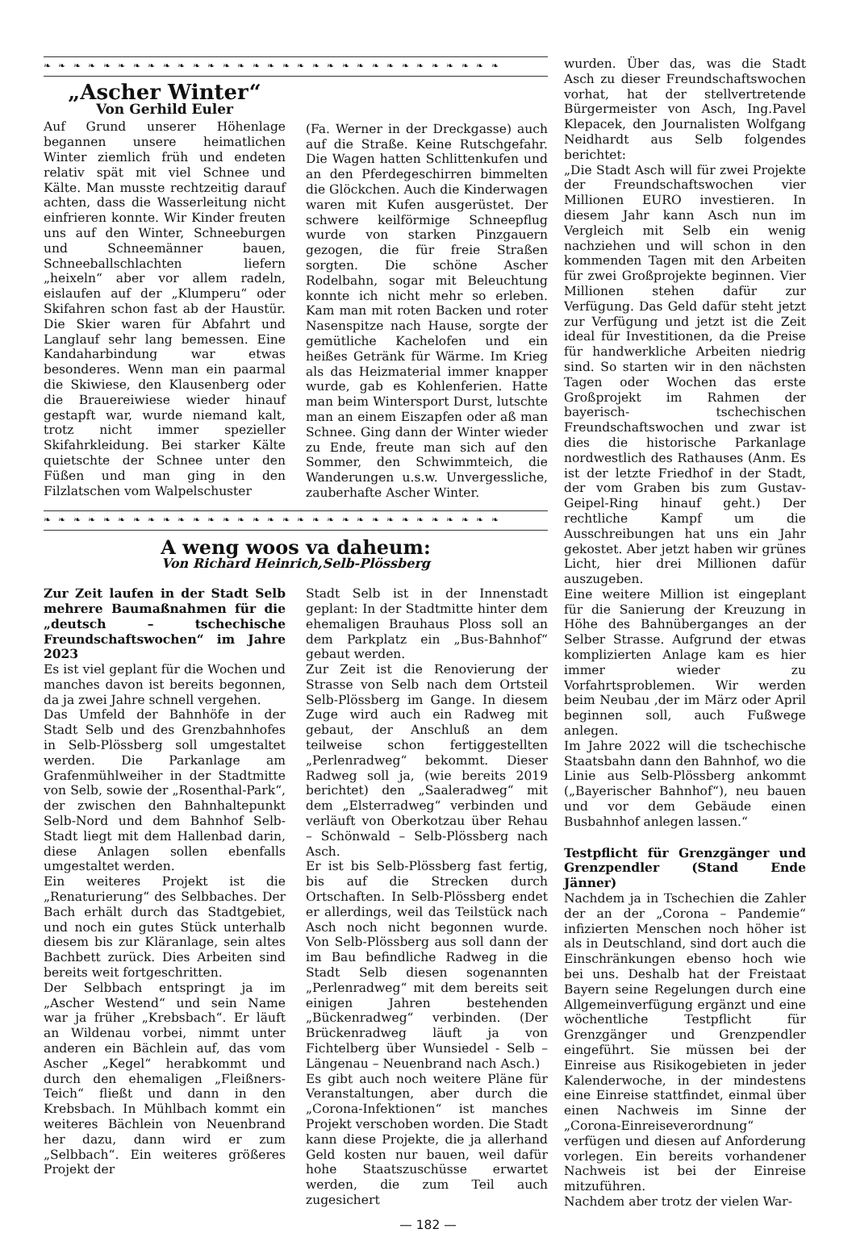❧ ❧ ❧ ❧ ❧ ❧ ❧ ❧ ❧ ❧ ❧ ❧ ❧ ❧ ❧ ❧ ❧ ❧ ❧ ❧ ❧ ❧ ❧ ❧ ❧ ❧ ❧ ❧ ❧ ❧ ❧
„Ascher Winter“
Von Gerhild Euler
Auf Grund unserer Höhenlage begannen unsere heimatlichen Winter ziemlich früh und endeten relativ spät mit viel Schnee und Kälte. Man musste rechtzeitig darauf achten, dass die Wasserleitung nicht einfrieren konnte. Wir Kinder freuten uns auf den Winter, Schneeburgen und Schneemänner bauen, Schneeballschlachten liefern „heixeln“ aber vor allem radeln, eislaufen auf der „Klumperu“ oder Skifahren schon fast ab der Haustür. Die Skier waren für Abfahrt und Langlauf sehr lang bemessen. Eine Kandaharbindung war etwas besonderes. Wenn man ein paarmal die Skiwiese, den Klausenberg oder die Brauereiwiese wieder hinauf gestapft war, wurde niemand kalt, trotz nicht immer spezieller Skifahrkleidung. Bei starker Kälte quietschte der Schnee unter den Füßen und man ging in den Filzlatschen vom Walpelschuster
(Fa. Werner in der Dreckgasse) auch auf die Straße. Keine Rutschgefahr. Die Wagen hatten Schlittenkufen und an den Pferdegeschirren bimmelten die Glöckchen. Auch die Kinderwagen waren mit Kufen ausgerüstet. Der schwere keilförmige Schneepflug wurde von starken Pinzgauern gezogen, die für freie Straßen sorgten. Die schöne Ascher Rodelbahn, sogar mit Beleuchtung konnte ich nicht mehr so erleben. Kam man mit roten Backen und roter Nasenspitze nach Hause, sorgte der gemütliche Kachelofen und ein heißes Getränk für Wärme. Im Krieg als das Heizmaterial immer knapper wurde, gab es Kohlenferien. Hatte man beim Wintersport Durst, lutschte man an einem Eiszapfen oder aß man Schnee. Ging dann der Winter wieder zu Ende, freute man sich auf den Sommer, den Schwimmteich, die Wanderungen u.s.w. Unvergessliche, zauberhafte Ascher Winter.
❧ ❧ ❧ ❧ ❧ ❧ ❧ ❧ ❧ ❧ ❧ ❧ ❧ ❧ ❧ ❧ ❧ ❧ ❧ ❧ ❧ ❧ ❧ ❧ ❧ ❧ ❧ ❧ ❧ ❧ ❧
A weng woos va daheum:
Von Richard Heinrich,Selb-Plössberg
Zur Zeit laufen in der Stadt Selb mehrere Baumaßnahmen für die „deutsch – tschechische Freundschaftswochen“ im Jahre 2023
Es ist viel geplant für die Wochen und manches davon ist bereits begonnen, da ja zwei Jahre schnell vergehen.
Das Umfeld der Bahnhöfe in der Stadt Selb und des Grenzbahnhofes in Selb-Plössberg soll umgestaltet werden. Die Parkanlage am Grafenmühlweiher in der Stadtmitte von Selb, sowie der „Rosenthal-Park“, der zwischen den Bahnhaltepunkt Selb-Nord und dem Bahnhof Selb-Stadt liegt mit dem Hallenbad darin, diese Anlagen sollen ebenfalls umgestaltet werden.
Ein weiteres Projekt ist die „Renaturierung“ des Selbbaches. Der Bach erhält durch das Stadtgebiet, und noch ein gutes Stück unterhalb diesem bis zur Kläranlage, sein altes Bachbett zurück. Dies Arbeiten sind bereits weit fortgeschritten.
Der Selbbach entspringt ja im „Ascher Westend“ und sein Name war ja früher „Krebsbach“. Er läuft an Wildenau vorbei, nimmt unter anderen ein Bächlein auf, das vom Ascher „Kegel“ herabkommt und durch den ehemaligen „Fleißners-Teich“ fließt und dann in den Krebsbach. In Mühlbach kommt ein weiteres Bächlein von Neuenbrand her dazu, dann wird er zum „Selbbach“. Ein weiteres größeres Projekt der
Stadt Selb ist in der Innenstadt geplant: In der Stadtmitte hinter dem ehemaligen Brauhaus Ploss soll an dem Parkplatz ein „Bus-Bahnhof“ gebaut werden.
Zur Zeit ist die Renovierung der Strasse von Selb nach dem Ortsteil Selb-Plössberg im Gange. In diesem Zuge wird auch ein Radweg mit gebaut, der Anschluß an dem teilweise schon fertiggestellten „Perlenradweg“ bekommt. Dieser Radweg soll ja, (wie bereits 2019 berichtet) den „Saaleradweg“ mit dem „Elsterradweg“ verbinden und verläuft von Oberkotzau über Rehau – Schönwald – Selb-Plössberg nach Asch.
Er ist bis Selb-Plössberg fast fertig, bis auf die Strecken durch Ortschaften. In Selb-Plössberg endet er allerdings, weil das Teilstück nach Asch noch nicht begonnen wurde. Von Selb-Plössberg aus soll dann der im Bau befindliche Radweg in die Stadt Selb diesen sogenannten „Perlenradweg“ mit dem bereits seit einigen Jahren bestehenden „Bückenradweg“ verbinden. (Der Brückenradweg läuft ja von Fichtelberg über Wunsiedel - Selb – Längenau – Neuenbrand nach Asch.)
Es gibt auch noch weitere Pläne für Veranstaltungen, aber durch die „Corona-Infektionen“ ist manches Projekt verschoben worden. Die Stadt kann diese Projekte, die ja allerhand Geld kosten nur bauen, weil dafür hohe Staatszuschüsse erwartet werden, die zum Teil auch zugesichert
wurden. Über das, was die Stadt Asch zu dieser Freundschaftswochen vorhat, hat der stellvertretende Bürgermeister von Asch, Ing.Pavel Klepacek, den Journalisten Wolfgang Neidhardt aus Selb folgendes berichtet:
„Die Stadt Asch will für zwei Projekte der Freundschaftswochen vier Millionen EURO investieren. In diesem Jahr kann Asch nun im Vergleich mit Selb ein wenig nachziehen und will schon in den kommenden Tagen mit den Arbeiten für zwei Großprojekte beginnen. Vier Millionen stehen dafür zur Verfügung. Das Geld dafür steht jetzt zur Verfügung und jetzt ist die Zeit ideal für Investitionen, da die Preise für handwerkliche Arbeiten niedrig sind. So starten wir in den nächsten Tagen oder Wochen das erste Großprojekt im Rahmen der bayerisch- tschechischen Freundschaftswochen und zwar ist dies die historische Parkanlage nordwestlich des Rathauses (Anm. Es ist der letzte Friedhof in der Stadt, der vom Graben bis zum Gustav-Geipel-Ring hinauf geht.) Der rechtliche Kampf um die Ausschreibungen hat uns ein Jahr gekostet. Aber jetzt haben wir grünes Licht, hier drei Millionen dafür auszugeben.
Eine weitere Million ist eingeplant für die Sanierung der Kreuzung in Höhe des Bahnüberganges an der Selber Strasse. Aufgrund der etwas komplizierten Anlage kam es hier immer wieder zu Vorfahrtsproblemen. Wir werden beim Neubau ,der im März oder April beginnen soll, auch Fußwege anlegen.
Im Jahre 2022 will die tschechische Staatsbahn dann den Bahnhof, wo die Linie aus Selb-Plössberg ankommt („Bayerischer Bahnhof“), neu bauen und vor dem Gebäude einen Busbahnhof anlegen lassen.“
Testpflicht für Grenzgänger und Grenzpendler (Stand Ende Jänner)
Nachdem ja in Tschechien die Zahler der an der „Corona – Pandemie“ infizierten Menschen noch höher ist als in Deutschland, sind dort auch die Einschränkungen ebenso hoch wie bei uns. Deshalb hat der Freistaat Bayern seine Regelungen durch eine Allgemeinverfügung ergänzt und eine wöchentliche Testpflicht für Grenzgänger und Grenzpendler eingeführt. Sie müssen bei der Einreise aus Risikogebieten in jeder Kalenderwoche, in der mindestens eine Einreise stattfindet, einmal über einen Nachweis im Sinne der „Corona-Einreiseverordnung“ verfügen und diesen auf Anforderung vorlegen. Ein bereits vorhandener Nachweis ist bei der Einreise mitzuführen.
Nachdem aber trotz der vielen War-
— 182 —